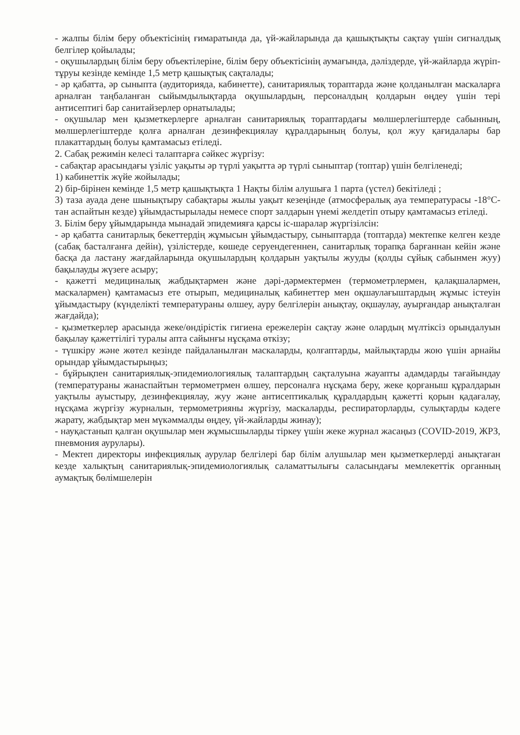- жалпы білім беру объектісінің ғимаратында да, үй-жайларында да қашықтықты сақтау үшін сигналдық белгілер қойылады;
- оқушылардың білім беру объектілеріне, білім беру объектісінің аумағында, дәліздерде, үй-жайларда жүріп-тұруы кезінде кемінде 1,5 метр қашықтық сақталады;
- әр қабатта, әр сыныпта (аудиторияда, кабинетте), санитариялық тораптарда және қолданылған маскаларға арналған таңбаланған сыйымдылықтарда оқушылардың, персоналдың қолдарын өңдеу үшін тері антисептигі бар санитайзерлер орнатылады;
- оқушылар мен қызметкерлерге арналған санитариялық тораптардағы мөлшерлегіштерде сабынның, мөлшерлегіштерде қолға арналған дезинфекциялау құралдарының болуы, қол жуу қағидалары бар плакаттардың болуы қамтамасыз етіледі.
2. Сабақ режимін келесі талаптарға сәйкес жүргізу:
- сабақтар арасындағы үзіліс уақыты әр түрлі уақытта әр түрлі сыныптар (топтар) үшін белгіленеді;
1) кабинеттік жүйе жойылады;
2) бір-бірінен кемінде 1,5 метр қашықтықта 1 Нақты білім алушыға 1 парта (үстел) бекітіледі ;
3) таза ауада дене шынықтыру сабақтары жылы уақыт кезеңінде (атмосфералық ауа температурасы -18°С-тан аспайтын кезде) ұйымдастырылады немесе спорт залдарын үнемі желдетіп отыру қамтамасыз етіледі.
3. Білім беру ұйымдарында мынадай эпидемияға қарсы іс-шаралар жүргізілсін:
- әр қабатта санитарлық бекеттердің жұмысын ұйымдастыру, сыныптарда (топтарда) мектепке келген кезде (сабақ басталғанға дейін), үзілістерде, көшеде серуендегеннен, санитарлық торапқа барғаннан кейін және басқа да ластану жағдайларында оқушылардың қолдарын уақтылы жууды (қолды сұйық сабынмен жуу) бақылауды жүзеге асыру;
- қажетті медициналық жабдықтармен және дәрі-дәрмектермен (термометрлермен, қалақшалармен, маскалармен) қамтамасыз ете отырып, медициналық кабинеттер мен оқшаулағыштардың жұмыс істеуін ұйымдастыру (күнделікті температураны өлшеу, ауру белгілерін анықтау, оқшаулау, ауырғандар анықталған жағдайда);
- қызметкерлер арасында жеке/өндірістік гигиена ережелерін сақтау және олардың мүлтіксіз орындалуын бақылау қажеттілігі туралы апта сайынғы нұсқама өткізу;
- түшкіру және жөтел кезінде пайдаланылған маскаларды, қолғаптарды, майлықтарды жою үшін арнайы орындар ұйымдастырыңыз;
- бұйрықпен санитариялық-эпидемиологиялық талаптардың сақталуына жауапты адамдарды тағайындау (температураны жанаспайтын термометрмен өлшеу, персоналға нұсқама беру, жеке қорғаныш құралдарын уақтылы ауыстыру, дезинфекциялау, жуу және антисептикалық құралдардың қажетті қорын қадағалау, нұсқама жүргізу журналын, термометрияны жүргізу, маскаларды, респираторларды, сулықтарды кәдеге жарату, жабдықтар мен мүкәммалды өңдеу, үй-жайларды жинау);
- науқастанып қалған оқушылар мен жұмысшыларды тіркеу үшін жеке журнал жасаңыз (COVID-2019, ЖРЗ, пневмония аурулары).
- Мектеп директоры инфекциялық аурулар белгілері бар білім алушылар мен қызметкерлерді анықтаған кезде халықтың санитариялық-эпидемиологиялық саламаттылығы саласындағы мемлекеттік органның аумақтық бөлімшелерін